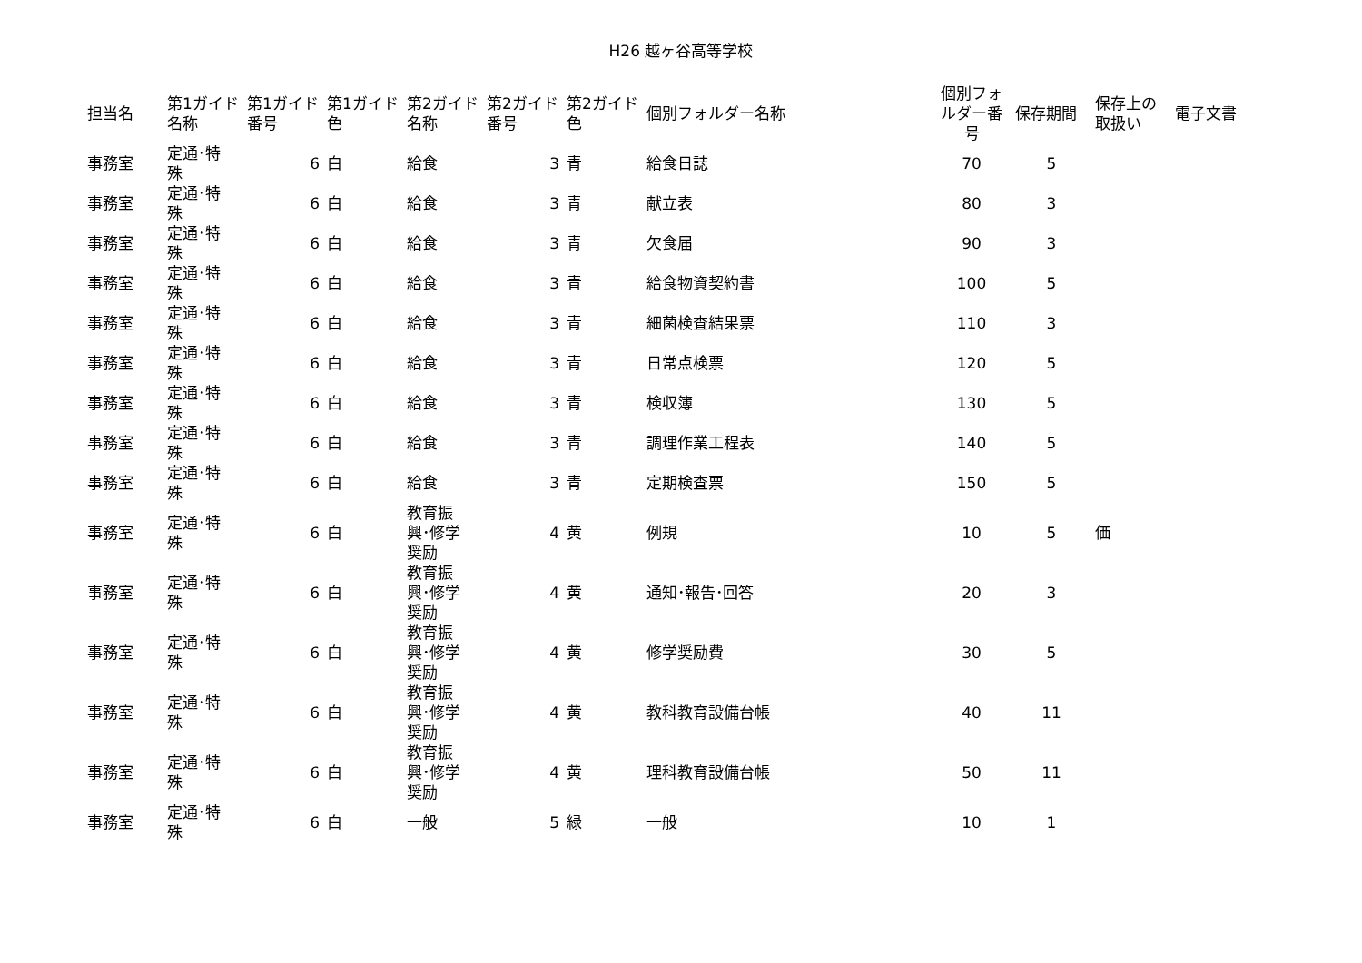H26 越ヶ谷高等学校
| 担当名 | 第1ガイド 名称 | 第1ガイド 番号 | 第1ガイド 色 | 第2ガイド 名称 | 第2ガイド 番号 | 第2ガイド 色 | 個別フォルダー名称 | 個別フォ ルダー番 号 | 保存期間 | 保存上の 取扱い | 電子文書 |
| --- | --- | --- | --- | --- | --- | --- | --- | --- | --- | --- | --- |
| 事務室 | 定通･特 殊 | 6 | 白 | 給食 | 3 | 青 | 給食日誌 | 70 | 5 | | |
| 事務室 | 定通･特 殊 | 6 | 白 | 給食 | 3 | 青 | 献立表 | 80 | 3 | | |
| 事務室 | 定通･特 殊 | 6 | 白 | 給食 | 3 | 青 | 欠食届 | 90 | 3 | | |
| 事務室 | 定通･特 殊 | 6 | 白 | 給食 | 3 | 青 | 給食物資契約書 | 100 | 5 | | |
| 事務室 | 定通･特 殊 | 6 | 白 | 給食 | 3 | 青 | 細菌検査結果票 | 110 | 3 | | |
| 事務室 | 定通･特 殊 | 6 | 白 | 給食 | 3 | 青 | 日常点検票 | 120 | 5 | | |
| 事務室 | 定通･特 殊 | 6 | 白 | 給食 | 3 | 青 | 検収簿 | 130 | 5 | | |
| 事務室 | 定通･特 殊 | 6 | 白 | 給食 | 3 | 青 | 調理作業工程表 | 140 | 5 | | |
| 事務室 | 定通･特 殊 | 6 | 白 | 給食 | 3 | 青 | 定期検査票 | 150 | 5 | | |
| 事務室 | 定通･特 殊 | 6 | 白 | 教育振 興･修学 奨励 | 4 | 黄 | 例規 | 10 | 5 | 価 | |
| 事務室 | 定通･特 殊 | 6 | 白 | 教育振 興･修学 奨励 | 4 | 黄 | 通知･報告･回答 | 20 | 3 | | |
| 事務室 | 定通･特 殊 | 6 | 白 | 教育振 興･修学 奨励 | 4 | 黄 | 修学奨励費 | 30 | 5 | | |
| 事務室 | 定通･特 殊 | 6 | 白 | 教育振 興･修学 奨励 | 4 | 黄 | 教科教育設備台帳 | 40 | 11 | | |
| 事務室 | 定通･特 殊 | 6 | 白 | 教育振 興･修学 奨励 | 4 | 黄 | 理科教育設備台帳 | 50 | 11 | | |
| 事務室 | 定通･特 殊 | 6 | 白 | 一般 | 5 | 緑 | 一般 | 10 | 1 | | |